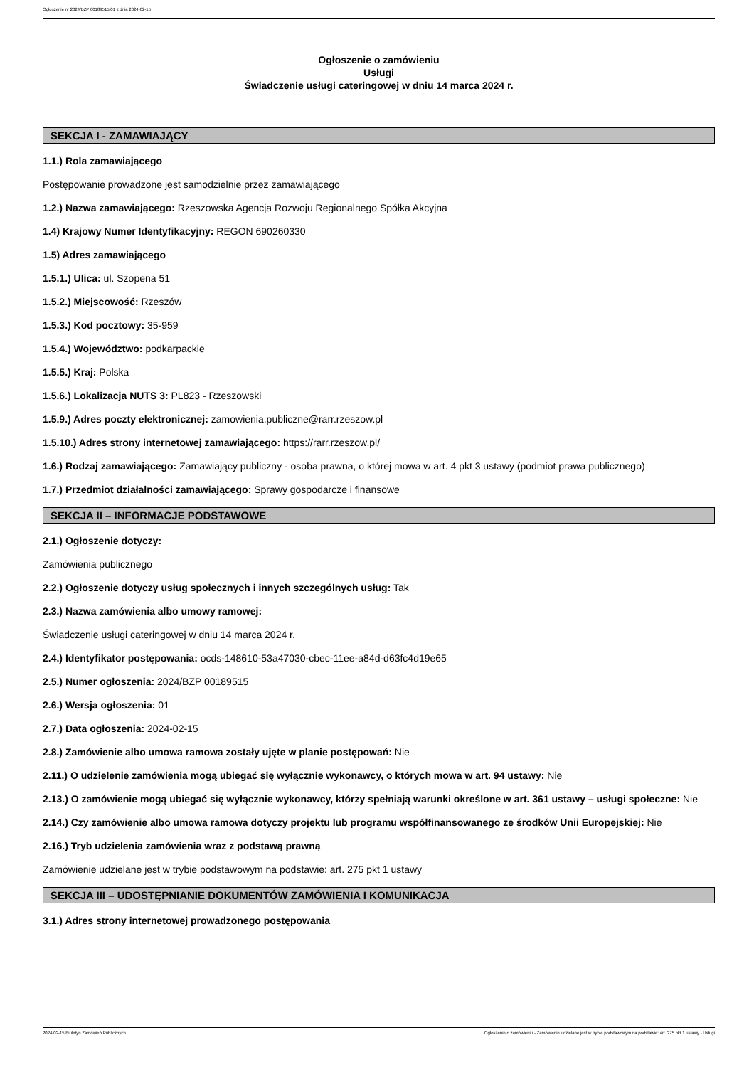Ogłoszenie nr 2024/BZP 00189515/01 z dnia 2024-02-15
Ogłoszenie o zamówieniu
Usługi
Świadczenie usługi cateringowej w dniu 14 marca 2024 r.
SEKCJA I - ZAMAWIAJĄCY
1.1.) Rola zamawiającego
Postępowanie prowadzone jest samodzielnie przez zamawiającego
1.2.) Nazwa zamawiającego: Rzeszowska Agencja Rozwoju Regionalnego Spółka Akcyjna
1.4) Krajowy Numer Identyfikacyjny: REGON 690260330
1.5) Adres zamawiającego
1.5.1.) Ulica: ul. Szopena 51
1.5.2.) Miejscowość: Rzeszów
1.5.3.) Kod pocztowy: 35-959
1.5.4.) Województwo: podkarpackie
1.5.5.) Kraj: Polska
1.5.6.) Lokalizacja NUTS 3: PL823 - Rzeszowski
1.5.9.) Adres poczty elektronicznej: zamowienia.publiczne@rarr.rzeszow.pl
1.5.10.) Adres strony internetowej zamawiającego: https://rarr.rzeszow.pl/
1.6.) Rodzaj zamawiającego: Zamawiający publiczny - osoba prawna, o której mowa w art. 4 pkt 3 ustawy (podmiot prawa publicznego)
1.7.) Przedmiot działalności zamawiającego: Sprawy gospodarcze i finansowe
SEKCJA II – INFORMACJE PODSTAWOWE
2.1.) Ogłoszenie dotyczy:
Zamówienia publicznego
2.2.) Ogłoszenie dotyczy usług społecznych i innych szczególnych usług: Tak
2.3.) Nazwa zamówienia albo umowy ramowej:
Świadczenie usługi cateringowej w dniu 14 marca 2024 r.
2.4.) Identyfikator postępowania: ocds-148610-53a47030-cbec-11ee-a84d-d63fc4d19e65
2.5.) Numer ogłoszenia: 2024/BZP 00189515
2.6.) Wersja ogłoszenia: 01
2.7.) Data ogłoszenia: 2024-02-15
2.8.) Zamówienie albo umowa ramowa zostały ujęte w planie postępowań: Nie
2.11.) O udzielenie zamówienia mogą ubiegać się wyłącznie wykonawcy, o których mowa w art. 94 ustawy: Nie
2.13.) O zamówienie mogą ubiegać się wyłącznie wykonawcy, którzy spełniają warunki określone w art. 361 ustawy – usługi społeczne: Nie
2.14.) Czy zamówienie albo umowa ramowa dotyczy projektu lub programu współfinansowanego ze środków Unii Europejskiej: Nie
2.16.) Tryb udzielenia zamówienia wraz z podstawą prawną
Zamówienie udzielane jest w trybie podstawowym na podstawie: art. 275 pkt 1 ustawy
SEKCJA III – UDOSTĘPNIANIE DOKUMENTÓW ZAMÓWIENIA I KOMUNIKACJA
3.1.) Adres strony internetowej prowadzonego postępowania
2024-02-15 Biuletyn Zamówień Publicznych Ogłoszenie o zamówieniu - Zamówienie udzielane jest w trybie podstawowym na podstawie: art. 275 pkt 1 ustawy - Usługi